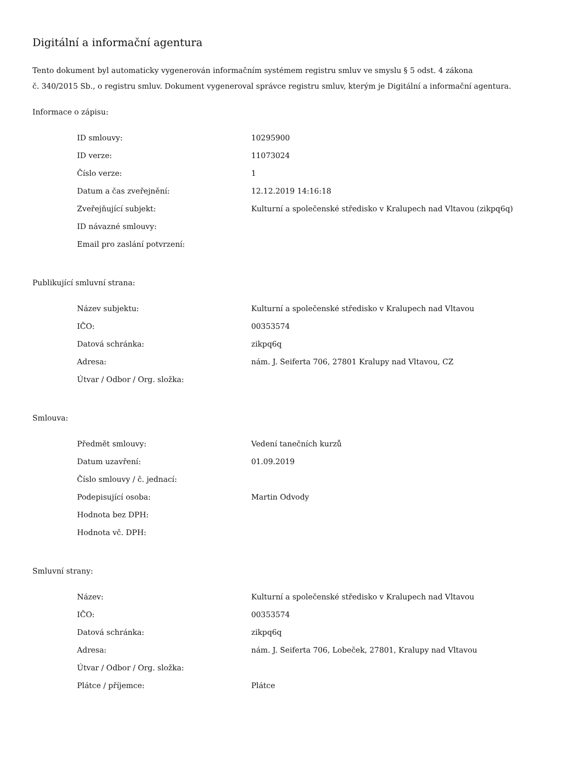Digitální a informační agentura
Tento dokument byl automaticky vygenerován informačním systémem registru smluv ve smyslu § 5 odst. 4 zákona
č. 340/2015 Sb., o registru smluv. Dokument vygeneroval správce registru smluv, kterým je Digitální a informační agentura.
Informace o zápisu:
| ID smlouvy: | 10295900 |
| ID verze: | 11073024 |
| Číslo verze: | 1 |
| Datum a čas zveřejnění: | 12.12.2019 14:16:18 |
| Zveřejňující subjekt: | Kulturní a společenské středisko v Kralupech nad Vltavou (zikpq6q) |
| ID návazné smlouvy: | |
| Email pro zaslání potvrzení: | |
Publikující smluvní strana:
| Název subjektu: | Kulturní a společenské středisko v Kralupech nad Vltavou |
| IČO: | 00353574 |
| Datová schránka: | zikpq6q |
| Adresa: | nám. J. Seiferta 706, 27801 Kralupy nad Vltavou, CZ |
| Útvar / Odbor / Org. složka: | |
Smlouva:
| Předmět smlouvy: | Vedení tanečních kurzů |
| Datum uzavření: | 01.09.2019 |
| Číslo smlouvy / č. jednací: | |
| Podepisující osoba: | Martin Odvody |
| Hodnota bez DPH: | |
| Hodnota vč. DPH: | |
Smluvní strany:
| Název: | Kulturní a společenské středisko v Kralupech nad Vltavou |
| IČO: | 00353574 |
| Datová schránka: | zikpq6q |
| Adresa: | nám. J. Seiferta 706, Lobeček, 27801, Kralupy nad Vltavou |
| Útvar / Odbor / Org. složka: | |
| Plátce / příjemce: | Plátce |